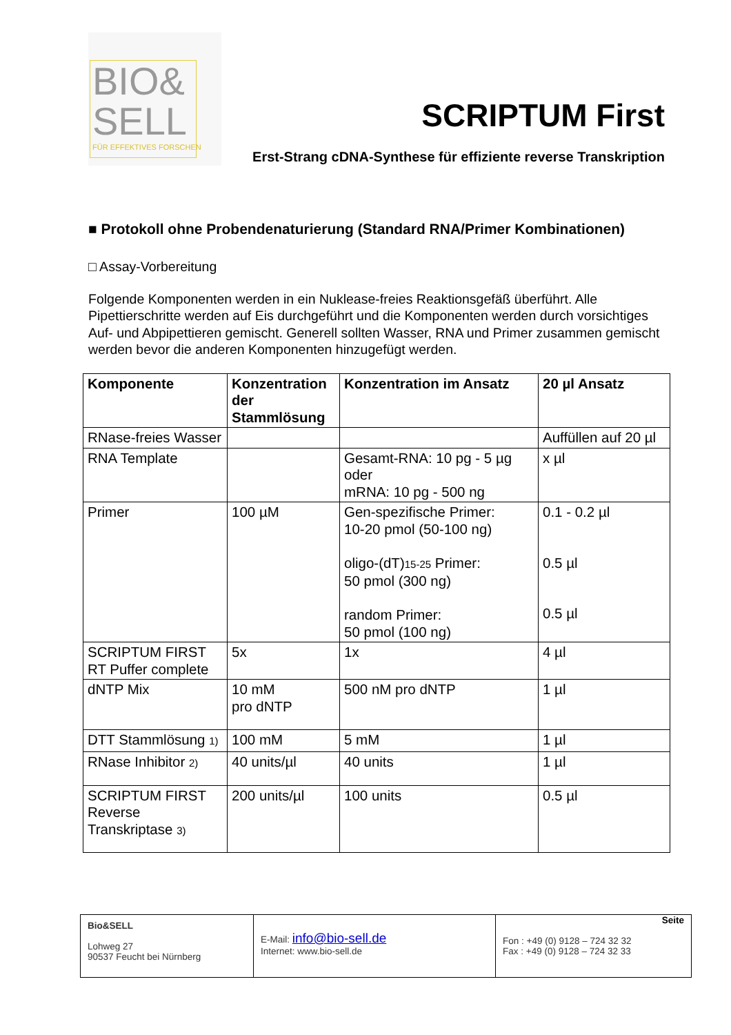BIO&
SELL
FÜR EFFEKTIVES FORSCHEN
SCRIPTUM First
Erst-Strang cDNA-Synthese für effiziente reverse Transkription
■ Protokoll ohne Probendenaturierung (Standard RNA/Primer Kombinationen)
□ Assay-Vorbereitung
Folgende Komponenten werden in ein Nuklease-freies Reaktionsgefäß überführt. Alle Pipettierschritte werden auf Eis durchgeführt und die Komponenten werden durch vorsichtiges Auf- und Abpipettieren gemischt. Generell sollten Wasser, RNA und Primer zusammen gemischt werden bevor die anderen Komponenten hinzugefügt werden.
| Komponente | Konzentration der Stammlösung | Konzentration im Ansatz | 20 µl Ansatz |
| --- | --- | --- | --- |
| RNase-freies Wasser | | | Auffüllen auf 20 µl |
| RNA Template | | Gesamt-RNA: 10 pg - 5 µg oder mRNA: 10 pg - 500 ng | x µl |
| Primer | 100 µM | Gen-spezifische Primer: 10-20 pmol (50-100 ng) oligo-(dT) 15-25 Primer: 50 pmol (300 ng) random Primer: 50 pmol (100 ng) | 0.1 - 0.2 µl 0.5 µl 0.5 µl |
| SCRIPTUM FIRST RT Puffer complete | 5x | 1x | 4 µl |
| dNTP Mix | 10 mM pro dNTP | 500 nM pro dNTP | 1 µl |
| DTT Stammlösung 1) | 100 mM | 5 mM | 1 µl |
| RNase Inhibitor 2) | 40 units/µl | 40 units | 1 µl |
| SCRIPTUM FIRST Reverse Transkriptase 3) | 200 units/µl | 100 units | 0.5 µl |
Bio&SELL
Lohweg 27
90537 Feucht bei Nürnberg
E-Mail: info@bio-sell.de
Internet: www.bio-sell.de
Seite
Fon : +49 (0) 9128 – 724 32 32
Fax : +49 (0) 9128 – 724 32 33